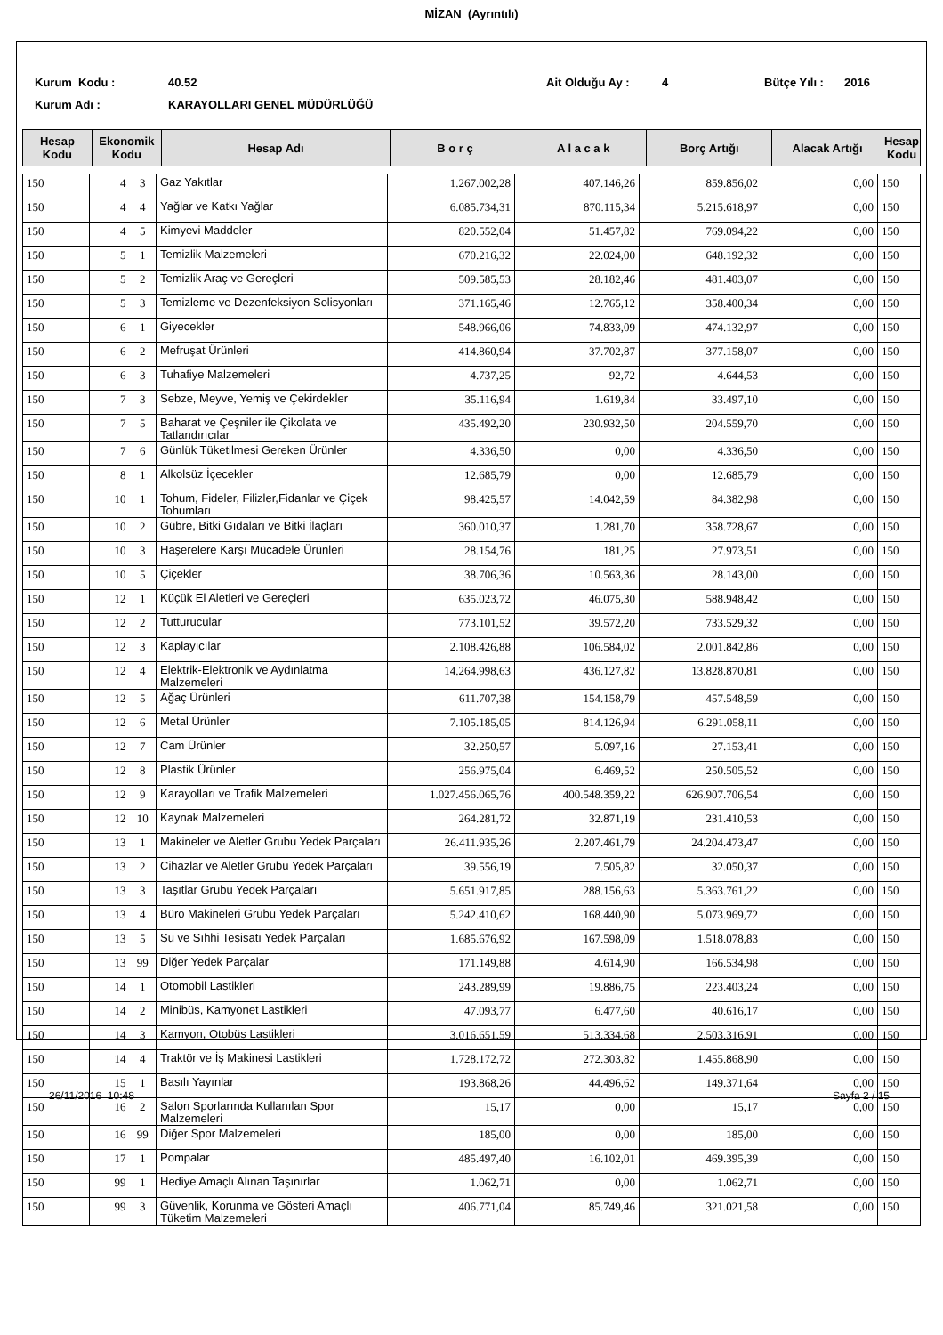MİZAN (Ayrıntılı)
Kurum Kodu : 40.52 Ait Olduğu Ay : 4 Bütçe Yılı :
2016
Kurum Adı : KARAYOLLARI GENEL MÜDÜRLÜĞÜ
| Hesap Kodu | Ekonomik Kodu | Hesap Adı | B o r ç | A l a c a k | Borç Artığı | Alacak Artığı | Hesap Kodu |
| --- | --- | --- | --- | --- | --- | --- | --- |
| 150 | 4 | 3 | Gaz Yakıtlar | 1.267.002,28 | 407.146,26 | 859.856,02 | 0,00 | 150 |
| 150 | 4 | 4 | Yağlar ve Katkı Yağlar | 6.085.734,31 | 870.115,34 | 5.215.618,97 | 0,00 | 150 |
| 150 | 4 | 5 | Kimyevi Maddeler | 820.552,04 | 51.457,82 | 769.094,22 | 0,00 | 150 |
| 150 | 5 | 1 | Temizlik Malzemeleri | 670.216,32 | 22.024,00 | 648.192,32 | 0,00 | 150 |
| 150 | 5 | 2 | Temizlik Araç ve Gereçleri | 509.585,53 | 28.182,46 | 481.403,07 | 0,00 | 150 |
| 150 | 5 | 3 | Temizleme ve Dezenfeksiyon Solisyonları | 371.165,46 | 12.765,12 | 358.400,34 | 0,00 | 150 |
| 150 | 6 | 1 | Giyecekler | 548.966,06 | 74.833,09 | 474.132,97 | 0,00 | 150 |
| 150 | 6 | 2 | Mefruşat Ürünleri | 414.860,94 | 37.702,87 | 377.158,07 | 0,00 | 150 |
| 150 | 6 | 3 | Tuhafiye Malzemeleri | 4.737,25 | 92,72 | 4.644,53 | 0,00 | 150 |
| 150 | 7 | 3 | Sebze, Meyve, Yemiş ve Çekirdekler | 35.116,94 | 1.619,84 | 33.497,10 | 0,00 | 150 |
| 150 | 7 | 5 | Baharat ve Çeşniler ile Çikolata ve Tatlandırıcılar | 435.492,20 | 230.932,50 | 204.559,70 | 0,00 | 150 |
| 150 | 7 | 6 | Günlük Tüketilmesi Gereken Ürünler | 4.336,50 | 0,00 | 4.336,50 | 0,00 | 150 |
| 150 | 8 | 1 | Alkolsüz İçecekler | 12.685,79 | 0,00 | 12.685,79 | 0,00 | 150 |
| 150 | 10 | 1 | Tohum, Fideler, Filizler,Fidanlar ve Çiçek Tohumları | 98.425,57 | 14.042,59 | 84.382,98 | 0,00 | 150 |
| 150 | 10 | 2 | Gübre, Bitki Gıdaları ve Bitki İlaçları | 360.010,37 | 1.281,70 | 358.728,67 | 0,00 | 150 |
| 150 | 10 | 3 | Haşerelere Karşı Mücadele Ürünleri | 28.154,76 | 181,25 | 27.973,51 | 0,00 | 150 |
| 150 | 10 | 5 | Çiçekler | 38.706,36 | 10.563,36 | 28.143,00 | 0,00 | 150 |
| 150 | 12 | 1 | Küçük El Aletleri ve Gereçleri | 635.023,72 | 46.075,30 | 588.948,42 | 0,00 | 150 |
| 150 | 12 | 2 | Tutturucular | 773.101,52 | 39.572,20 | 733.529,32 | 0,00 | 150 |
| 150 | 12 | 3 | Kaplayıcılar | 2.108.426,88 | 106.584,02 | 2.001.842,86 | 0,00 | 150 |
| 150 | 12 | 4 | Elektrik-Elektronik ve Aydınlatma Malzemeleri | 14.264.998,63 | 436.127,82 | 13.828.870,81 | 0,00 | 150 |
| 150 | 12 | 5 | Ağaç Ürünleri | 611.707,38 | 154.158,79 | 457.548,59 | 0,00 | 150 |
| 150 | 12 | 6 | Metal Ürünler | 7.105.185,05 | 814.126,94 | 6.291.058,11 | 0,00 | 150 |
| 150 | 12 | 7 | Cam Ürünler | 32.250,57 | 5.097,16 | 27.153,41 | 0,00 | 150 |
| 150 | 12 | 8 | Plastik Ürünler | 256.975,04 | 6.469,52 | 250.505,52 | 0,00 | 150 |
| 150 | 12 | 9 | Karayolları ve Trafik Malzemeleri | 1.027.456.065,76 | 400.548.359,22 | 626.907.706,54 | 0,00 | 150 |
| 150 | 12 | 10 | Kaynak Malzemeleri | 264.281,72 | 32.871,19 | 231.410,53 | 0,00 | 150 |
| 150 | 13 | 1 | Makineler ve Aletler Grubu Yedek Parçaları | 26.411.935,26 | 2.207.461,79 | 24.204.473,47 | 0,00 | 150 |
| 150 | 13 | 2 | Cihazlar ve Aletler Grubu Yedek Parçaları | 39.556,19 | 7.505,82 | 32.050,37 | 0,00 | 150 |
| 150 | 13 | 3 | Taşıtlar Grubu Yedek Parçaları | 5.651.917,85 | 288.156,63 | 5.363.761,22 | 0,00 | 150 |
| 150 | 13 | 4 | Büro Makineleri Grubu Yedek Parçaları | 5.242.410,62 | 168.440,90 | 5.073.969,72 | 0,00 | 150 |
| 150 | 13 | 5 | Su ve Sıhhi Tesisatı Yedek Parçaları | 1.685.676,92 | 167.598,09 | 1.518.078,83 | 0,00 | 150 |
| 150 | 13 | 99 | Diğer Yedek Parçalar | 171.149,88 | 4.614,90 | 166.534,98 | 0,00 | 150 |
| 150 | 14 | 1 | Otomobil Lastikleri | 243.289,99 | 19.886,75 | 223.403,24 | 0,00 | 150 |
| 150 | 14 | 2 | Minibüs, Kamyonet Lastikleri | 47.093,77 | 6.477,60 | 40.616,17 | 0,00 | 150 |
| 150 | 14 | 3 | Kamyon, Otobüs Lastikleri | 3.016.651,59 | 513.334,68 | 2.503.316,91 | 0,00 | 150 |
| 150 | 14 | 4 | Traktör ve İş Makinesi Lastikleri | 1.728.172,72 | 272.303,82 | 1.455.868,90 | 0,00 | 150 |
| 150 | 15 | 1 | Basılı Yayınlar | 193.868,26 | 44.496,62 | 149.371,64 | 0,00 | 150 |
| 150 | 16 | 2 | Salon Sporlarında Kullanılan Spor Malzemeleri | 15,17 | 0,00 | 15,17 | 0,00 | 150 |
| 150 | 16 | 99 | Diğer Spor Malzemeleri | 185,00 | 0,00 | 185,00 | 0,00 | 150 |
| 150 | 17 | 1 | Pompalar | 485.497,40 | 16.102,01 | 469.395,39 | 0,00 | 150 |
| 150 | 99 | 1 | Hediye Amaçlı Alınan Taşınırlar | 1.062,71 | 0,00 | 1.062,71 | 0,00 | 150 |
| 150 | 99 | 3 | Güvenlik, Korunma ve Gösteri Amaçlı Tüketim Malzemeleri | 406.771,04 | 85.749,46 | 321.021,58 | 0,00 | 150 |
26/11/2016 10:48 Sayfa 2 / 15